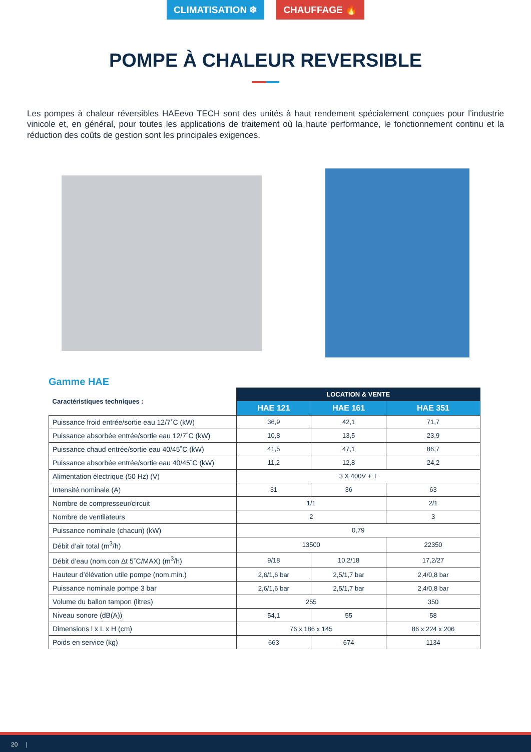CLIMATISATION ❄ CHAUFFAGE 🔥
POMPE À CHALEUR REVERSIBLE
Les pompes à chaleur réversibles HAEevo TECH sont des unités à haut rendement spécialement conçues pour l’industrie vinicole et, en général, pour toutes les applications de traitement où la haute performance, le fonctionnement continu et la réduction des coûts de gestion sont les principales exigences.
Gamme HAE
| Caractéristiques techniques : | LOCATION & VENTE | | |
| --- | --- | --- | --- |
| | HAE 121 | HAE 161 | HAE 351 |
| Puissance froid entrée/sortie eau 12/7˚C (kW) | 36,9 | 42,1 | 71,7 |
| Puissance absorbée entrée/sortie eau 12/7˚C (kW) | 10,8 | 13,5 | 23,9 |
| Puissance chaud entrée/sortie eau 40/45˚C (kW) | 41,5 | 47,1 | 86,7 |
| Puissance absorbée entrée/sortie eau 40/45˚C (kW) | 11,2 | 12,8 | 24,2 |
| Alimentation électrique (50 Hz) (V) | 3 X 400V + T | | |
| Intensité nominale (A) | 31 | 36 | 63 |
| Nombre de compresseur/circuit | 1/1 | | 2/1 |
| Nombre de ventilateurs | 2 | | 3 |
| Puissance nominale (chacun) (kW) | 0,79 | | |
| Débit d’air total (m<sup>3</sup>/h) | 13500 | | 22350 |
| Débit d’eau (nom.con Δt 5˚C/MAX) (m<sup>3</sup>/h) | 9/18 | 10,2/18 | 17,2/27 |
| Hauteur d’élévation utile pompe (nom.min.) | 2,6/1,6 bar | 2,5/1,7 bar | 2,4/0,8 bar |
| Puissance nominale pompe 3 bar | 2,6/1,6 bar | 2,5/1,7 bar | 2,4/0,8 bar |
| Volume du ballon tampon (litres) | 255 | | 350 |
| Niveau sonore (dB(A)) | 54,1 | 55 | 58 |
| Dimensions l x L x H (cm) | 76 x 186 x 145 | | 86 x 224 x 206 |
| Poids en service (kg) | 663 | 674 | 1134 |
20 |